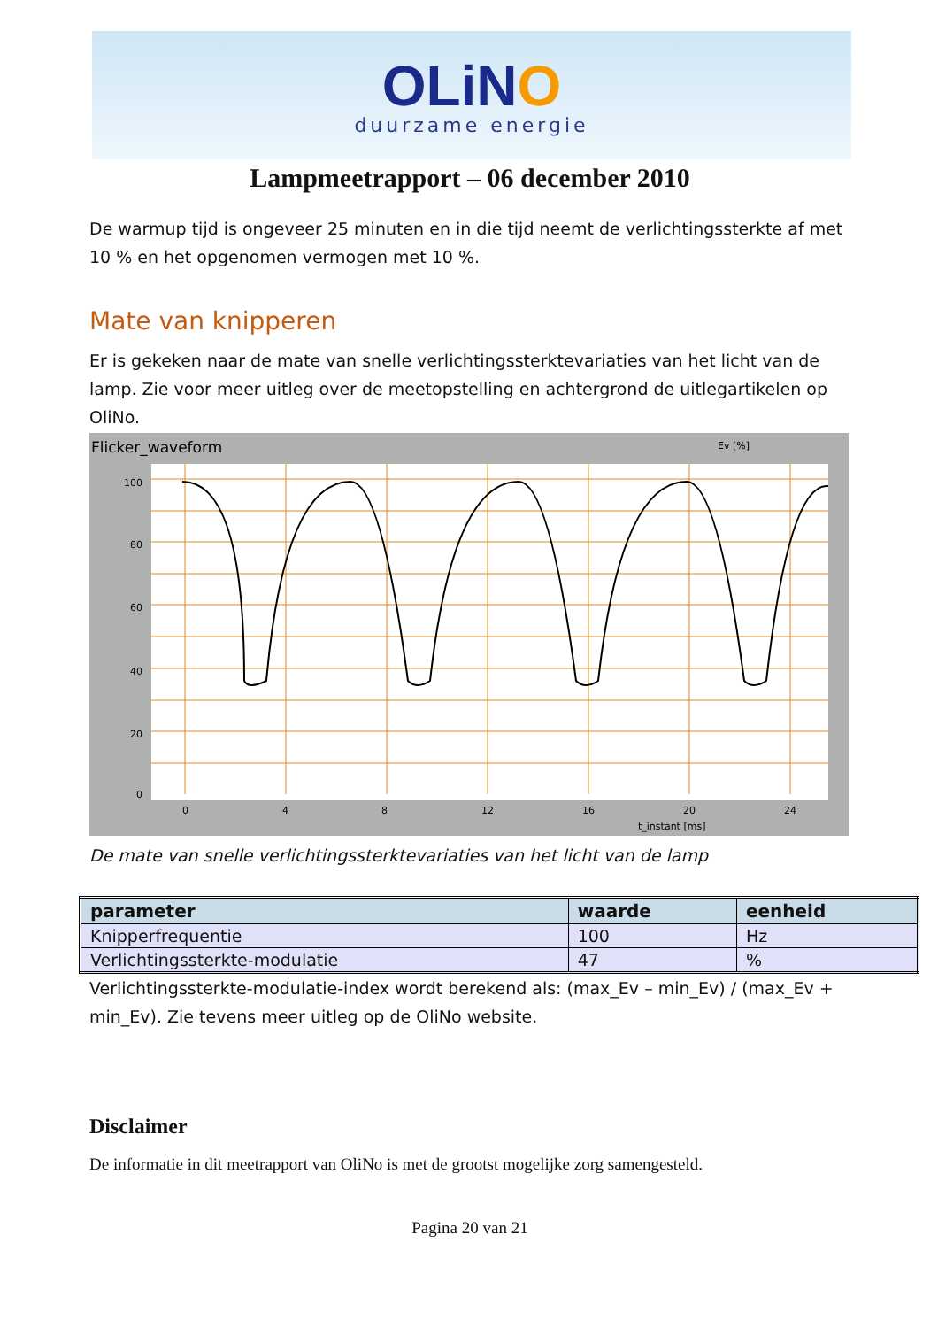OLiNO
duurzame energie
Lampmeetrapport – 06 december 2010
De warmup tijd is ongeveer 25 minuten en in die tijd neemt de verlichtingssterkte af met 10 % en het opgenomen vermogen met 10 %.
Mate van knipperen
Er is gekeken naar de mate van snelle verlichtingssterktevariaties van het licht van de lamp. Zie voor meer uitleg over de meetopstelling en achtergrond de uitlegartikelen op OliNo.
Flicker_waveform
Ev [%]
100
80
60
40
20
0
0
4
8
12
16
20
24
t_instant [ms]
De mate van snelle verlichtingssterktevariaties van het licht van de lamp
| parameter | waarde | eenheid |
| --- | --- | --- |
| Knipperfrequentie | 100 | Hz |
| Verlichtingssterkte-modulatie | 47 | % |
Verlichtingssterkte-modulatie-index wordt berekend als: (max_Ev – min_Ev) / (max_Ev + min_Ev). Zie tevens meer uitleg op de OliNo website.
Disclaimer
De informatie in dit meetrapport van OliNo is met de grootst mogelijke zorg samengesteld.
Pagina 20 van 21